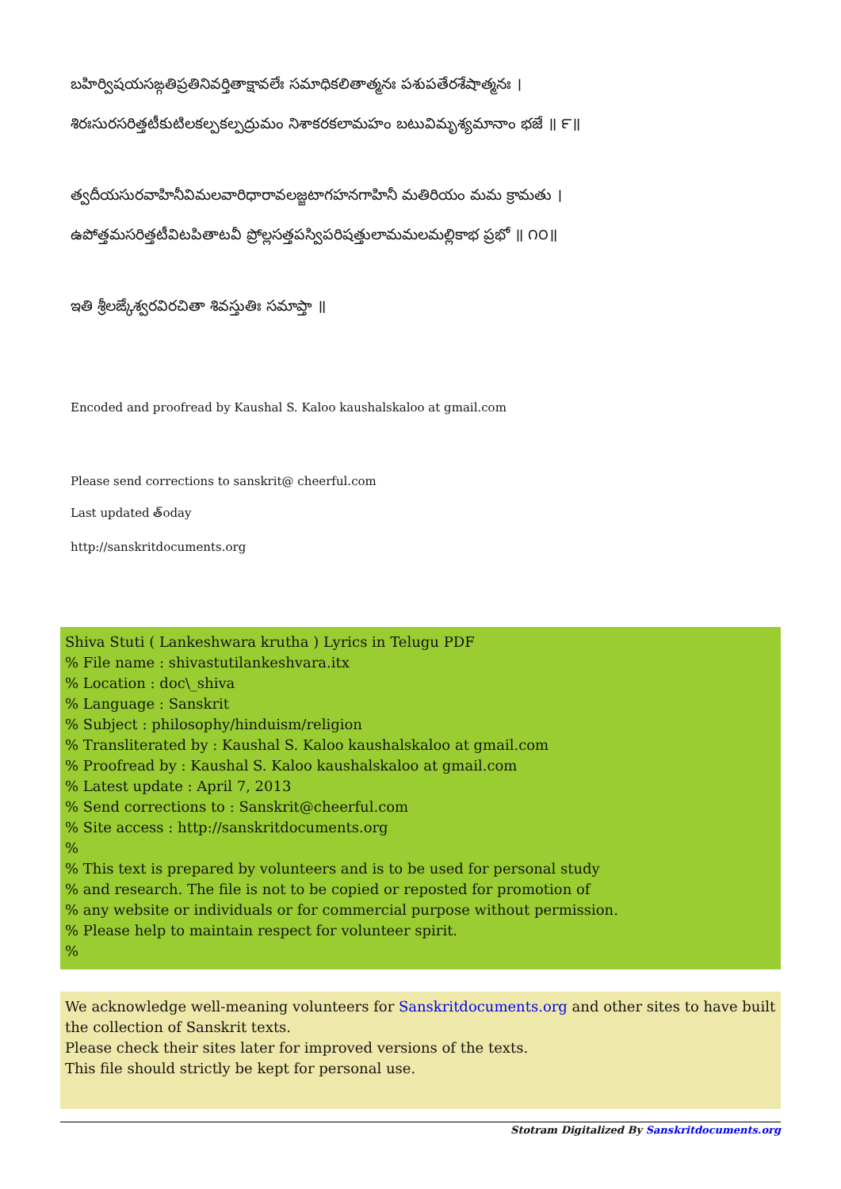బహిర్విషయసఙ్గతిప్రతినివర్తితాక్షావలేః సమాధికలితాత్మనః పశుపతేరశేషాత్మనః ।
శిరఃసురసరిత్తటీకుటిలకల్పకల్పద్రుమం నిశాకరకలామహం బటువిమృశ్యమానాం భజే ॥ ౯॥
త్వదీయసురవాహినీవిమలవారిధారావలజ్జటాగహనగాహినీ మతిరియం మమ క్రామతు ।
ఉపోత్తమసరిత్తటీవిటపితాటవీ ప్రోల్లసత్తపస్విపరిషత్తులామమలమల్లికాభ ప్రభో ॥ ౧౦॥
ఇతి శ్రీలఙ్కేశ్వరవిరచితా శివస్తుతిః సమాప్తా ॥
Encoded and proofread by Kaushal S. Kaloo kaushalskaloo at gmail.com
Please send corrections to sanskrit@ cheerful.com
Last updated త్oday
http://sanskritdocuments.org
Shiva Stuti ( Lankeshwara krutha ) Lyrics in Telugu PDF
% File name : shivastutilankeshvara.itx
% Location : doc\_shiva
% Language : Sanskrit
% Subject : philosophy/hinduism/religion
% Transliterated by : Kaushal S. Kaloo kaushalskaloo at gmail.com
% Proofread by : Kaushal S. Kaloo kaushalskaloo at gmail.com
% Latest update : April 7, 2013
% Send corrections to : Sanskrit@cheerful.com
% Site access : http://sanskritdocuments.org
%
% This text is prepared by volunteers and is to be used for personal study
% and research. The file is not to be copied or reposted for promotion of
% any website or individuals or for commercial purpose without permission.
% Please help to maintain respect for volunteer spirit.
%
We acknowledge well-meaning volunteers for Sanskritdocuments.org and other sites to have built the collection of Sanskrit texts.
Please check their sites later for improved versions of the texts.
This file should strictly be kept for personal use.
Stotram Digitalized By Sanskritdocuments.org